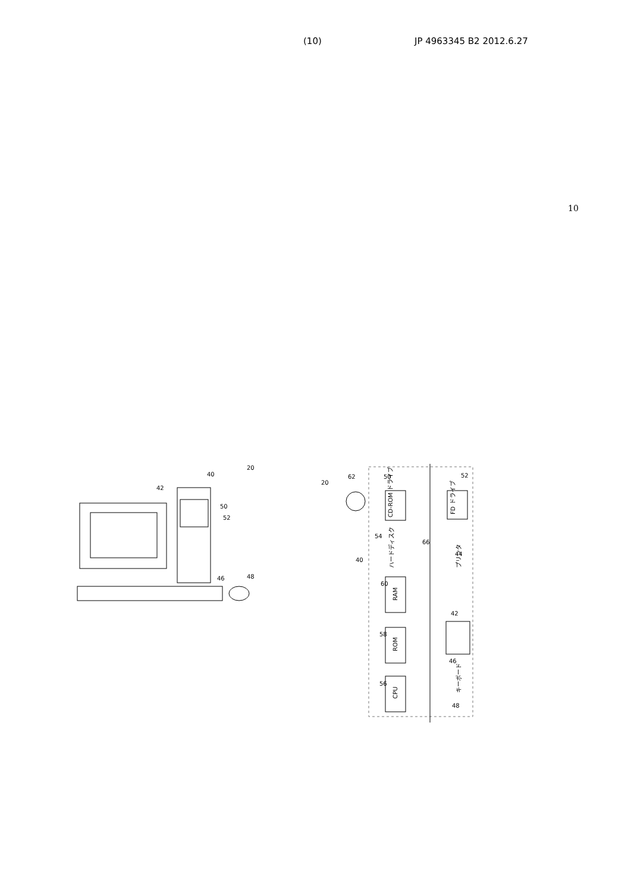(10) JP 4963345 B2 2012.6.27
10
20
40
42
50
52
46
48
CD-ROM ドライブ
FD ドライブ
ハードディスク
RAM
ROM
CPU
プリンタ
キーボード
20
62
50
52
54
66
44
40
60
42
58
46
56
48